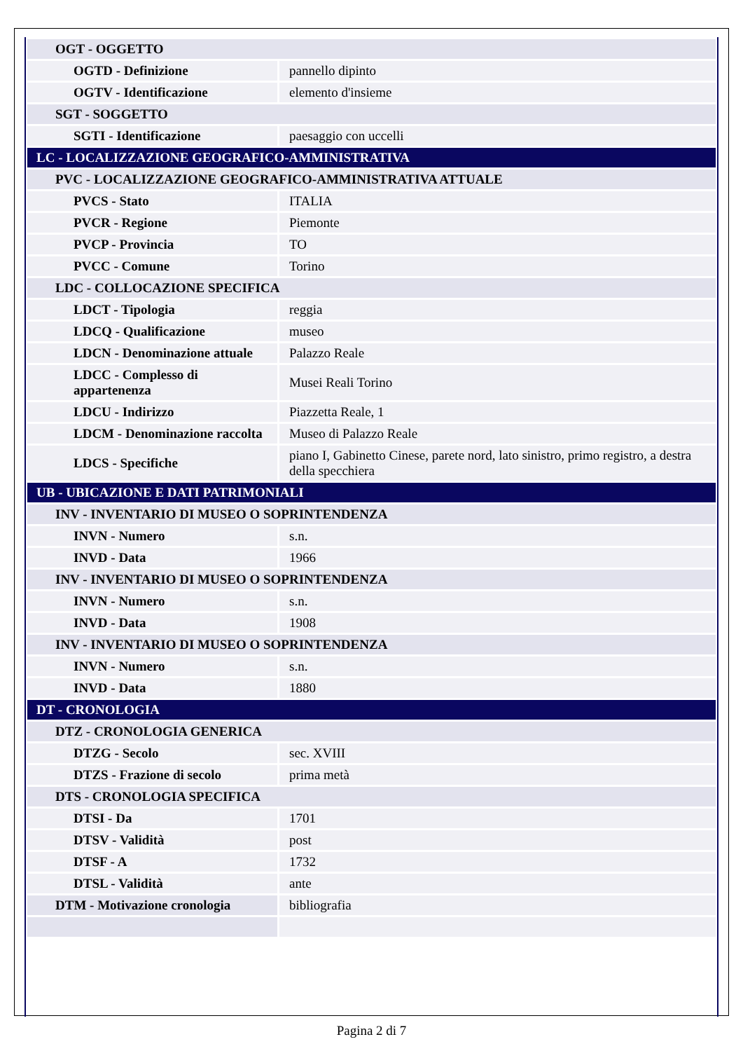| OGT - OGGETTO | |
| OGTD - Definizione | pannello dipinto |
| OGTV - Identificazione | elemento d'insieme |
| SGT - SOGGETTO | |
| SGTI - Identificazione | paesaggio con uccelli |
| LC - LOCALIZZAZIONE GEOGRAFICO-AMMINISTRATIVA | |
| PVC - LOCALIZZAZIONE GEOGRAFICO-AMMINISTRATIVA ATTUALE | |
| PVCS - Stato | ITALIA |
| PVCR - Regione | Piemonte |
| PVCP - Provincia | TO |
| PVCC - Comune | Torino |
| LDC - COLLOCAZIONE SPECIFICA | |
| LDCT - Tipologia | reggia |
| LDCQ - Qualificazione | museo |
| LDCN - Denominazione attuale | Palazzo Reale |
| LDCC - Complesso di appartenenza | Musei Reali Torino |
| LDCU - Indirizzo | Piazzetta Reale, 1 |
| LDCM - Denominazione raccolta | Museo di Palazzo Reale |
| LDCS - Specifiche | piano I, Gabinetto Cinese, parete nord, lato sinistro, primo registro, a destra della specchiera |
| UB - UBICAZIONE E DATI PATRIMONIALI | |
| INV - INVENTARIO DI MUSEO O SOPRINTENDENZA | |
| INVN - Numero | s.n. |
| INVD - Data | 1966 |
| INV - INVENTARIO DI MUSEO O SOPRINTENDENZA | |
| INVN - Numero | s.n. |
| INVD - Data | 1908 |
| INV - INVENTARIO DI MUSEO O SOPRINTENDENZA | |
| INVN - Numero | s.n. |
| INVD - Data | 1880 |
| DT - CRONOLOGIA | |
| DTZ - CRONOLOGIA GENERICA | |
| DTZG - Secolo | sec. XVIII |
| DTZS - Frazione di secolo | prima metà |
| DTS - CRONOLOGIA SPECIFICA | |
| DTSI - Da | 1701 |
| DTSV - Validità | post |
| DTSF - A | 1732 |
| DTSL - Validità | ante |
| DTM - Motivazione cronologia | bibliografia |
Pagina 2 di 7